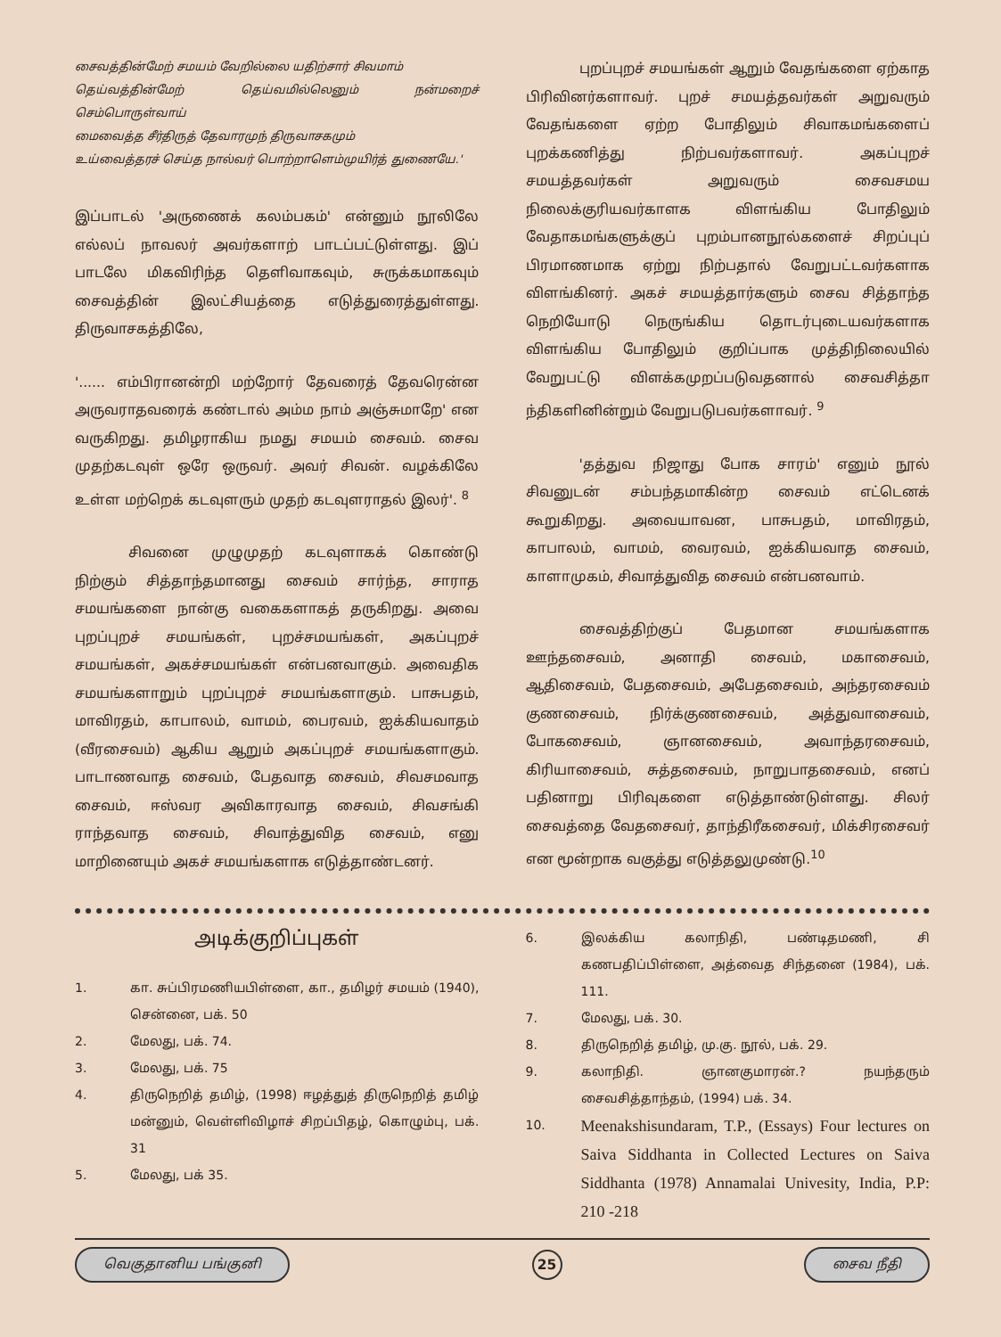சைவத்தின்மேற் சமயம் வேறில்லை யதிற்சார் சிவமாம்
தெய்வத்தின்மேற் தெய்வமில்லெனும் நன்மறைச் செம்பொருள்வாய்
மைவைத்த சீர்திருத் தேவாரமுந் திருவாசகமும்
உய்வைத்தரச் செய்த நால்வர் பொற்றாளெம்முயிர்த் துணையே.'
இப்பாடல் 'அருணைக் கலம்பகம்' என்னும் நூலிலே எல்லப் நாவலர் அவர்களாற் பாடப்பட்டுள்ளது. இப் பாடலே மிகவிரிந்த தெளிவாகவும், சுருக்கமாகவும் சைவத்தின் இலட்சியத்தை எடுத்துரைத்துள்ளது. திருவாசகத்திலே,
'...... எம்பிரானன்றி மற்றோர் தேவரைத் தேவரென்ன அருவராதவரைக் கண்டால் அம்ம நாம் அஞ்சுமாறே' என வருகிறது. தமிழராகிய நமது சமயம் சைவம். சைவ முதற்கடவுள் ஒரே ஒருவர். அவர் சிவன். வழக்கிலே உள்ள மற்றெக் கடவுளரும் முதற் கடவுளராதல் இலர்'. <sup>8</sup>
சிவனை முழுமுதற் கடவுளாகக் கொண்டு நிற்கும் சித்தாந்தமானது சைவம் சார்ந்த, சாராத சமயங்களை நான்கு வகைகளாகத் தருகிறது. அவை புறப்புறச் சமயங்கள், புறச்சமயங்கள், அகப்புறச் சமயங்கள், அகச்சமயங்கள் என்பனவாகும். அவைதிக சமயங்களாறும் புறப்புறச் சமயங்களாகும். பாசுபதம், மாவிரதம், காபாலம், வாமம், பைரவம், ஐக்கியவாதம் (வீரசைவம்) ஆகிய ஆறும் அகப்புறச் சமயங்களாகும். பாடாணவாத சைவம், பேதவாத சைவம், சிவசமவாத சைவம், ஈஸ்வர அவிகாரவாத சைவம், சிவசங்கி ராந்தவாத சைவம், சிவாத்துவித சைவம், எனு மாறினையும் அகச் சமயங்களாக எடுத்தாண்டனர்.
புறப்புறச் சமயங்கள் ஆறும் வேதங்களை ஏற்காத பிரிவினர்களாவர். புறச் சமயத்தவர்கள் அறுவரும் வேதங்களை ஏற்ற போதிலும் சிவாகமங்களைப் புறக்கணித்து நிற்பவர்களாவர். அகப்புறச் சமயத்தவர்கள் அறுவரும் சைவசமய நிலைக்குரியவர்காளக விளங்கிய போதிலும் வேதாகமங்களுக்குப் புறம்பானநூல்களைச் சிறப்புப் பிரமாணமாக ஏற்று நிற்பதால் வேறுபட்டவர்களாக விளங்கினர். அகச் சமயத்தார்களும் சைவ சித்தாந்த நெறியோடு நெருங்கிய தொடர்புடையவர்களாக விளங்கிய போதிலும் குறிப்பாக முத்திநிலையில் வேறுபட்டு விளக்கமுறப்படுவதனால் சைவசித்தா ந்திகளினின்றும் வேறுபடுபவர்களாவர். <sup>9</sup>
'தத்துவ நிஜாது போக சாரம்' எனும் நூல் சிவனுடன் சம்பந்தமாகின்ற சைவம் எட்டெனக் கூறுகிறது. அவையாவன, பாசுபதம், மாவிரதம், காபாலம், வாமம், வைரவம், ஐக்கியவாத சைவம், காளாமுகம், சிவாத்துவித சைவம் என்பனவாம்.
சைவத்திற்குப் பேதமான சமயங்களாக ஊந்தசைவம், அனாதி சைவம், மகாசைவம், ஆதிசைவம், பேதசைவம், அபேதசைவம், அந்தரசைவம் குணசைவம், நிர்க்குணசைவம், அத்துவாசைவம், போகசைவம், ஞானசைவம், அவாந்தரசைவம், கிரியாசைவம், சுத்தசைவம், நாறுபாதசைவம், எனப் பதினாறு பிரிவுகளை எடுத்தாண்டுள்ளது. சிலர் சைவத்தை வேதசைவர், தாந்திரீகசைவர், மிக்சிரசைவர் என மூன்றாக வகுத்து எடுத்தலுமுண்டு.<sup>10</sup>
அடிக்குறிப்புகள்
1. கா. சுப்பிரமணியபிள்ளை, கா., தமிழர் சமயம் (1940), சென்னை, பக். 50
2. மேலது, பக். 74.
3. மேலது, பக். 75
4. திருநெறித் தமிழ், (1998) ஈழத்துத் திருநெறித் தமிழ் மன்னும், வெள்ளிவிழாச் சிறப்பிதழ், கொழும்பு, பக். 31
5. மேலது, பக் 35.
6. இலக்கிய கலாநிதி, பண்டிதமணி, சி கணபதிப்பிள்ளை, அத்வைத சிந்தனை (1984), பக். 111.
7. மேலது, பக். 30.
8. திருநெறித் தமிழ், மு.கு. நூல், பக். 29.
9. கலாநிதி. ஞானகுமாரன்.? நயந்தரும் சைவசித்தாந்தம், (1994) பக். 34.
10. Meenakshisundaram, T.P., (Essays) Four lectures on Saiva Siddhanta in Collected Lectures on Saiva Siddhanta (1978) Annamalai Univesity, India, P.P: 210 -218
வெகுதானிய பங்குனி 25 சைவ நீதி